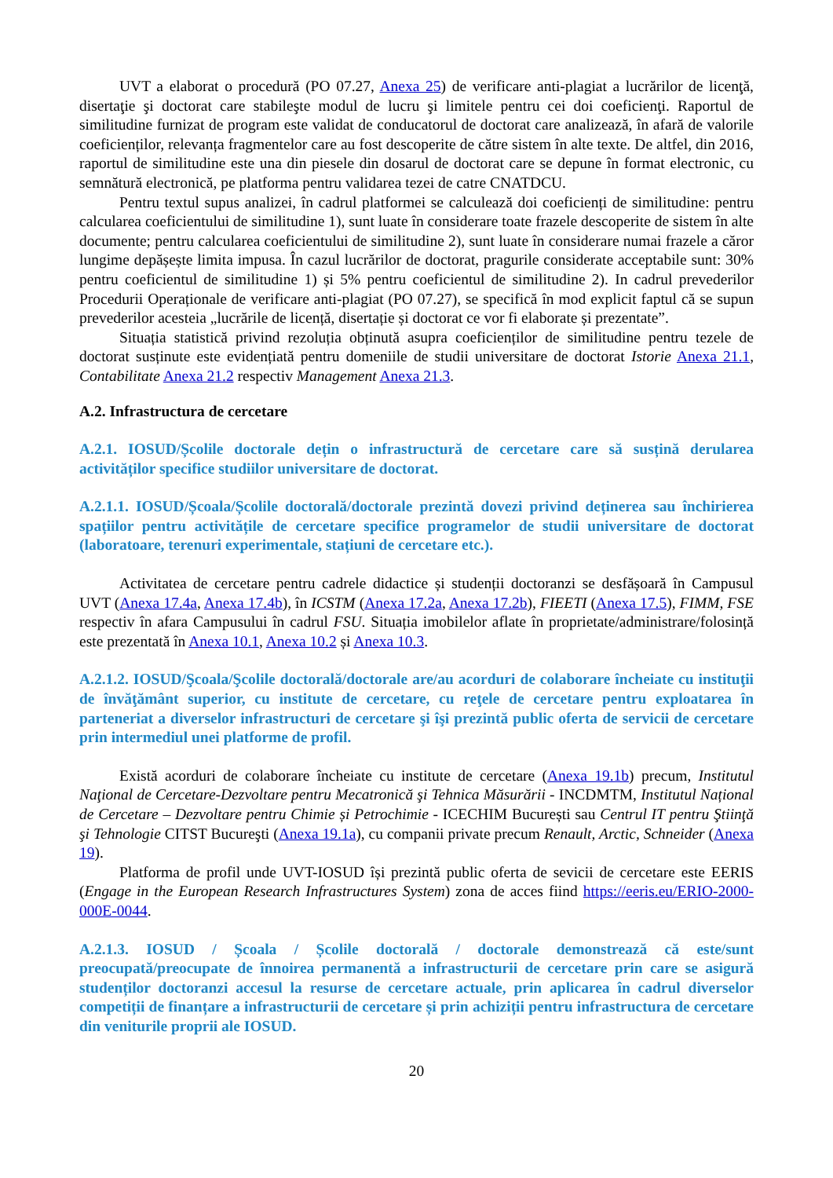UVT a elaborat o procedură (PO 07.27, Anexa 25) de verificare anti-plagiat a lucrărilor de licenţă, disertaţie şi doctorat care stabileşte modul de lucru şi limitele pentru cei doi coeficienţi. Raportul de similitudine furnizat de program este validat de conducatorul de doctorat care analizează, în afară de valorile coeficienților, relevanța fragmentelor care au fost descoperite de către sistem în alte texte. De altfel, din 2016, raportul de similitudine este una din piesele din dosarul de doctorat care se depune în format electronic, cu semnătură electronică, pe platforma pentru validarea tezei de catre CNATDCU.
Pentru textul supus analizei, în cadrul platformei se calculează doi coeficienți de similitudine: pentru calcularea coeficientului de similitudine 1), sunt luate în considerare toate frazele descoperite de sistem în alte documente; pentru calcularea coeficientului de similitudine 2), sunt luate în considerare numai frazele a căror lungime depășește limita impusa. În cazul lucrărilor de doctorat, pragurile considerate acceptabile sunt: 30% pentru coeficientul de similitudine 1) și 5% pentru coeficientul de similitudine 2). In cadrul prevederilor Procedurii Operaționale de verificare anti-plagiat (PO 07.27), se specifică în mod explicit faptul că se supun prevederilor acesteia „lucrările de licență, disertație și doctorat ce vor fi elaborate și prezentate”.
Situația statistică privind rezoluția obținută asupra coeficienților de similitudine pentru tezele de doctorat susținute este evidențiată pentru domeniile de studii universitare de doctorat Istorie Anexa 21.1, Contabilitate Anexa 21.2 respectiv Management Anexa 21.3.
A.2. Infrastructura de cercetare
A.2.1. IOSUD/Școlile doctorale dețin o infrastructură de cercetare care să susțină derularea activităților specifice studiilor universitare de doctorat.
A.2.1.1. IOSUD/Școala/Școlile doctorală/doctorale prezintă dovezi privind deținerea sau închirierea spațiilor pentru activitățile de cercetare specifice programelor de studii universitare de doctorat (laboratoare, terenuri experimentale, stațiuni de cercetare etc.).
Activitatea de cercetare pentru cadrele didactice și studenții doctoranzi se desfășoară în Campusul UVT (Anexa 17.4a, Anexa 17.4b), în ICSTM (Anexa 17.2a, Anexa 17.2b), FIEETI (Anexa 17.5), FIMM, FSE respectiv în afara Campusului în cadrul FSU. Situația imobilelor aflate în proprietate/administrare/folosință este prezentată în Anexa 10.1, Anexa 10.2 și Anexa 10.3.
A.2.1.2. IOSUD/Şcoala/Şcolile doctorală/doctorale are/au acorduri de colaborare încheiate cu instituţii de învăţământ superior, cu institute de cercetare, cu reţele de cercetare pentru exploatarea în parteneriat a diverselor infrastructuri de cercetare şi îşi prezintă public oferta de servicii de cercetare prin intermediul unei platforme de profil.
Există acorduri de colaborare încheiate cu institute de cercetare (Anexa 19.1b) precum, Institutul Naţional de Cercetare-Dezvoltare pentru Mecatronică şi Tehnica Măsurării - INCDMTM, Institutul Național de Cercetare – Dezvoltare pentru Chimie și Petrochimie - ICECHIM București sau Centrul IT pentru Ştiinţă şi Tehnologie CITST Bucureşti (Anexa 19.1a), cu companii private precum Renault, Arctic, Schneider (Anexa 19).
Platforma de profil unde UVT-IOSUD își prezintă public oferta de sevicii de cercetare este EERIS (Engage in the European Research Infrastructures System) zona de acces fiind https://eeris.eu/ERIO-2000-000E-0044.
A.2.1.3. IOSUD / Școala / Școlile doctorală / doctorale demonstrează că este/sunt preocupată/preocupate de înnoirea permanentă a infrastructurii de cercetare prin care se asigură studenților doctoranzi accesul la resurse de cercetare actuale, prin aplicarea în cadrul diverselor competiții de finanțare a infrastructurii de cercetare și prin achiziții pentru infrastructura de cercetare din veniturile proprii ale IOSUD.
20